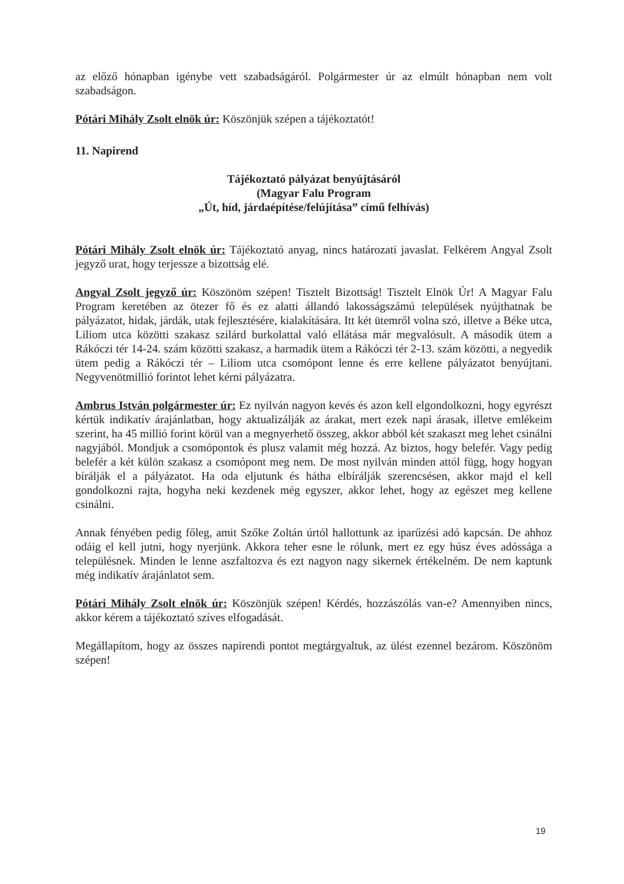az előző hónapban igénybe vett szabadságáról. Polgármester úr az elmúlt hónapban nem volt szabadságon.
Pótári Mihály Zsolt elnök úr: Köszönjük szépen a tájékoztatót!
11. Napirend
Tájékoztató pályázat benyújtásáról
(Magyar Falu Program
„Út, híd, járdaépítése/felújítása” című felhívás)
Pótári Mihály Zsolt elnök úr: Tájékoztató anyag, nincs határozati javaslat. Felkérem Angyal Zsolt jegyző urat, hogy terjessze a bizottság elé.
Angyal Zsolt jegyző úr: Köszönöm szépen! Tisztelt Bizottság! Tisztelt Elnök Úr! A Magyar Falu Program keretében az ötezer fő és ez alatti állandó lakosságszámú települések nyújthatnak be pályázatot, hidak, járdák, utak fejlesztésére, kialakítására. Itt két ütemről volna szó, illetve a Béke utca, Liliom utca közötti szakasz szilárd burkolattal való ellátása már megvalósult. A második ütem a Rákóczi tér 14-24. szám közötti szakasz, a harmadik ütem a Rákóczi tér 2-13. szám közötti, a negyedik ütem pedig a Rákóczi tér – Liliom utca csomópont lenne és erre kellene pályázatot benyújtani. Negyvenötmillió forintot lehet kérni pályázatra.
Ambrus István polgármester úr: Ez nyilván nagyon kevés és azon kell elgondolkozni, hogy egyrészt kértük indikatív árajánlatban, hogy aktualizálják az árakat, mert ezek napi árasak, illetve emlékeim szerint, ha 45 millió forint körül van a megnyerhető összeg, akkor abból két szakaszt meg lehet csinálni nagyjából. Mondjuk a csomópontok és plusz valamit még hozzá. Az biztos, hogy belefér. Vagy pedig belefér a két külön szakasz a csomópont meg nem. De most nyilván minden attól függ, hogy hogyan bírálják el a pályázatot. Ha oda eljutunk és hátha elbírálják szerencsésen, akkor majd el kell gondolkozni rajta, hogyha neki kezdenek még egyszer, akkor lehet, hogy az egészet meg kellene csinálni.
Annak fényében pedig főleg, amit Szőke Zoltán úrtól hallottunk az iparűzési adó kapcsán. De ahhoz odáig el kell jutni, hogy nyerjünk. Akkora teher esne le rólunk, mert ez egy húsz éves adóssága a településnek. Minden le lenne aszfaltozva és ezt nagyon nagy sikernek értékelném. De nem kaptunk még indikatív árajánlatot sem.
Pótári Mihály Zsolt elnök úr: Köszönjük szépen! Kérdés, hozzászólás van-e? Amennyiben nincs, akkor kérem a tájékoztató szíves elfogadását.
Megállapítom, hogy az összes napirendi pontot megtárgyaltuk, az ülést ezennel bezárom. Köszönöm szépen!
19